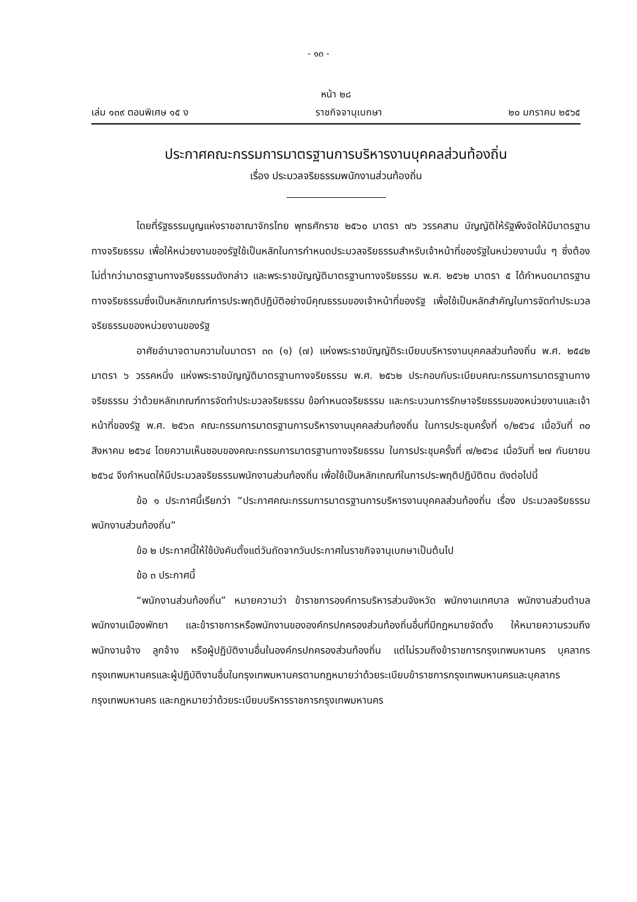- ๑๓ -
หน้า ๒๘
เล่ม ๑๓๙ ตอนพิเศษ ๑๕ ง ราชกิจจานุเบกษา ๒๐ มกราคม ๒๕๖๕
ประกาศคณะกรรมการมาตรฐานการบริหารงานบุคคลส่วนท้องถิ่น
เรื่อง ประมวลจริยธรรมพนักงานส่วนท้องถิ่น
โดยที่รัฐธรรมนูญแห่งราชอาณาจักรไทย พุทธศักราช ๒๕๖๐ มาตรา ๗๖ วรรคสาม บัญญัติให้รัฐพึงจัดให้มีมาตรฐานทางจริยธรรม เพื่อให้หน่วยงานของรัฐใช้เป็นหลักในการกำหนดประมวลจริยธรรมสำหรับเจ้าหน้าที่ของรัฐในหน่วยงานนั้น ๆ ซึ่งต้องไม่ต่ำกว่ามาตรฐานทางจริยธรรมดังกล่าว และพระราชบัญญัติมาตรฐานทางจริยธรรม พ.ศ. ๒๕๖๒ มาตรา ๕ ได้กำหนดมาตรฐานทางจริยธรรมซึ่งเป็นหลักเกณฑ์การประพฤติปฏิบัติอย่างมีคุณธรรมของเจ้าหน้าที่ของรัฐ เพื่อใช้เป็นหลักสำคัญในการจัดทำประมวลจริยธรรมของหน่วยงานของรัฐ
อาศัยอำนาจตามความในมาตรา ๓๓ (๑) (๗) แห่งพระราชบัญญัติระเบียบบริหารงานบุคคลส่วนท้องถิ่น พ.ศ. ๒๕๔๒ มาตรา ๖ วรรคหนึ่ง แห่งพระราชบัญญัติมาตรฐานทางจริยธรรม พ.ศ. ๒๕๖๒ ประกอบกับระเบียบคณะกรรมการมาตรฐานทางจริยธรรม ว่าด้วยหลักเกณฑ์การจัดทำประมวลจริยธรรม ข้อกำหนดจริยธรรม และกระบวนการรักษาจริยธรรมของหน่วยงานและเจ้าหน้าที่ของรัฐ พ.ศ. ๒๕๖๓ คณะกรรมการมาตรฐานการบริหารงานบุคคลส่วนท้องถิ่น ในการประชุมครั้งที่ ๑/๒๕๖๔ เมื่อวันที่ ๓๐ สิงหาคม ๒๕๖๔ โดยความเห็นชอบของคณะกรรมการมาตรฐานทางจริยธรรม ในการประชุมครั้งที่ ๗/๒๕๖๔ เมื่อวันที่ ๒๗ กันยายน ๒๕๖๔ จึงกำหนดให้มีประมวลจริยธรรมพนักงานส่วนท้องถิ่น เพื่อใช้เป็นหลักเกณฑ์ในการประพฤติปฏิบัติตน ดังต่อไปนี้
ข้อ ๑ ประกาศนี้เรียกว่า “ประกาศคณะกรรมการมาตรฐานการบริหารงานบุคคลส่วนท้องถิ่น เรื่อง ประมวลจริยธรรมพนักงานส่วนท้องถิ่น”
ข้อ ๒ ประกาศนี้ให้ใช้บังคับตั้งแต่วันถัดจากวันประกาศในราชกิจจานุเบกษาเป็นต้นไป
ข้อ ๓ ประกาศนี้
“พนักงานส่วนท้องถิ่น” หมายความว่า ข้าราชการองค์การบริหารส่วนจังหวัด พนักงานเทศบาล พนักงานส่วนตำบล พนักงานเมืองพัทยา และข้าราชการหรือพนักงานขององค์กรปกครองส่วนท้องถิ่นอื่นที่มีกฎหมายจัดตั้ง ให้หมายความรวมถึงพนักงานจ้าง ลูกจ้าง หรือผู้ปฏิบัติงานอื่นในองค์กรปกครองส่วนท้องถิ่น แต่ไม่รวมถึงข้าราชการกรุงเทพมหานคร บุคลากรกรุงเทพมหานครและผู้ปฏิบัติงานอื่นในกรุงเทพมหานครตามกฎหมายว่าด้วยระเบียบข้าราชการกรุงเทพมหานครและบุคลากรกรุงเทพมหานคร และกฎหมายว่าด้วยระเบียบบริหารราชการกรุงเทพมหานคร